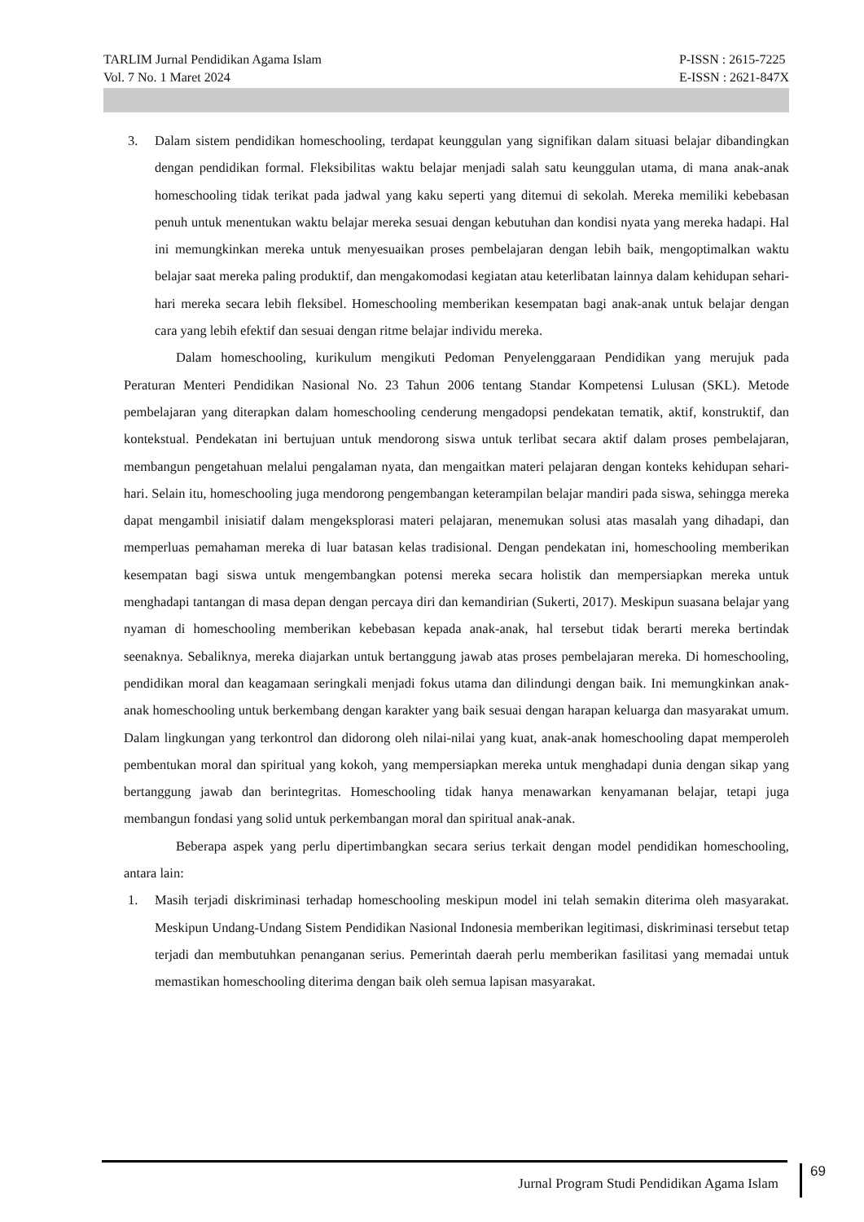TARLIM Jurnal Pendidikan Agama Islam
Vol. 7 No. 1 Maret 2024
P-ISSN : 2615-7225
E-ISSN : 2621-847X
3. Dalam sistem pendidikan homeschooling, terdapat keunggulan yang signifikan dalam situasi belajar dibandingkan dengan pendidikan formal. Fleksibilitas waktu belajar menjadi salah satu keunggulan utama, di mana anak-anak homeschooling tidak terikat pada jadwal yang kaku seperti yang ditemui di sekolah. Mereka memiliki kebebasan penuh untuk menentukan waktu belajar mereka sesuai dengan kebutuhan dan kondisi nyata yang mereka hadapi. Hal ini memungkinkan mereka untuk menyesuaikan proses pembelajaran dengan lebih baik, mengoptimalkan waktu belajar saat mereka paling produktif, dan mengakomodasi kegiatan atau keterlibatan lainnya dalam kehidupan sehari-hari mereka secara lebih fleksibel. Homeschooling memberikan kesempatan bagi anak-anak untuk belajar dengan cara yang lebih efektif dan sesuai dengan ritme belajar individu mereka.
Dalam homeschooling, kurikulum mengikuti Pedoman Penyelenggaraan Pendidikan yang merujuk pada Peraturan Menteri Pendidikan Nasional No. 23 Tahun 2006 tentang Standar Kompetensi Lulusan (SKL). Metode pembelajaran yang diterapkan dalam homeschooling cenderung mengadopsi pendekatan tematik, aktif, konstruktif, dan kontekstual. Pendekatan ini bertujuan untuk mendorong siswa untuk terlibat secara aktif dalam proses pembelajaran, membangun pengetahuan melalui pengalaman nyata, dan mengaitkan materi pelajaran dengan konteks kehidupan sehari-hari. Selain itu, homeschooling juga mendorong pengembangan keterampilan belajar mandiri pada siswa, sehingga mereka dapat mengambil inisiatif dalam mengeksplorasi materi pelajaran, menemukan solusi atas masalah yang dihadapi, dan memperluas pemahaman mereka di luar batasan kelas tradisional. Dengan pendekatan ini, homeschooling memberikan kesempatan bagi siswa untuk mengembangkan potensi mereka secara holistik dan mempersiapkan mereka untuk menghadapi tantangan di masa depan dengan percaya diri dan kemandirian (Sukerti, 2017). Meskipun suasana belajar yang nyaman di homeschooling memberikan kebebasan kepada anak-anak, hal tersebut tidak berarti mereka bertindak seenaknya. Sebaliknya, mereka diajarkan untuk bertanggung jawab atas proses pembelajaran mereka. Di homeschooling, pendidikan moral dan keagamaan seringkali menjadi fokus utama dan dilindungi dengan baik. Ini memungkinkan anak-anak homeschooling untuk berkembang dengan karakter yang baik sesuai dengan harapan keluarga dan masyarakat umum. Dalam lingkungan yang terkontrol dan didorong oleh nilai-nilai yang kuat, anak-anak homeschooling dapat memperoleh pembentukan moral dan spiritual yang kokoh, yang mempersiapkan mereka untuk menghadapi dunia dengan sikap yang bertanggung jawab dan berintegritas. Homeschooling tidak hanya menawarkan kenyamanan belajar, tetapi juga membangun fondasi yang solid untuk perkembangan moral dan spiritual anak-anak.
Beberapa aspek yang perlu dipertimbangkan secara serius terkait dengan model pendidikan homeschooling, antara lain:
1. Masih terjadi diskriminasi terhadap homeschooling meskipun model ini telah semakin diterima oleh masyarakat. Meskipun Undang-Undang Sistem Pendidikan Nasional Indonesia memberikan legitimasi, diskriminasi tersebut tetap terjadi dan membutuhkan penanganan serius. Pemerintah daerah perlu memberikan fasilitasi yang memadai untuk memastikan homeschooling diterima dengan baik oleh semua lapisan masyarakat.
Jurnal Program Studi Pendidikan Agama Islam
69